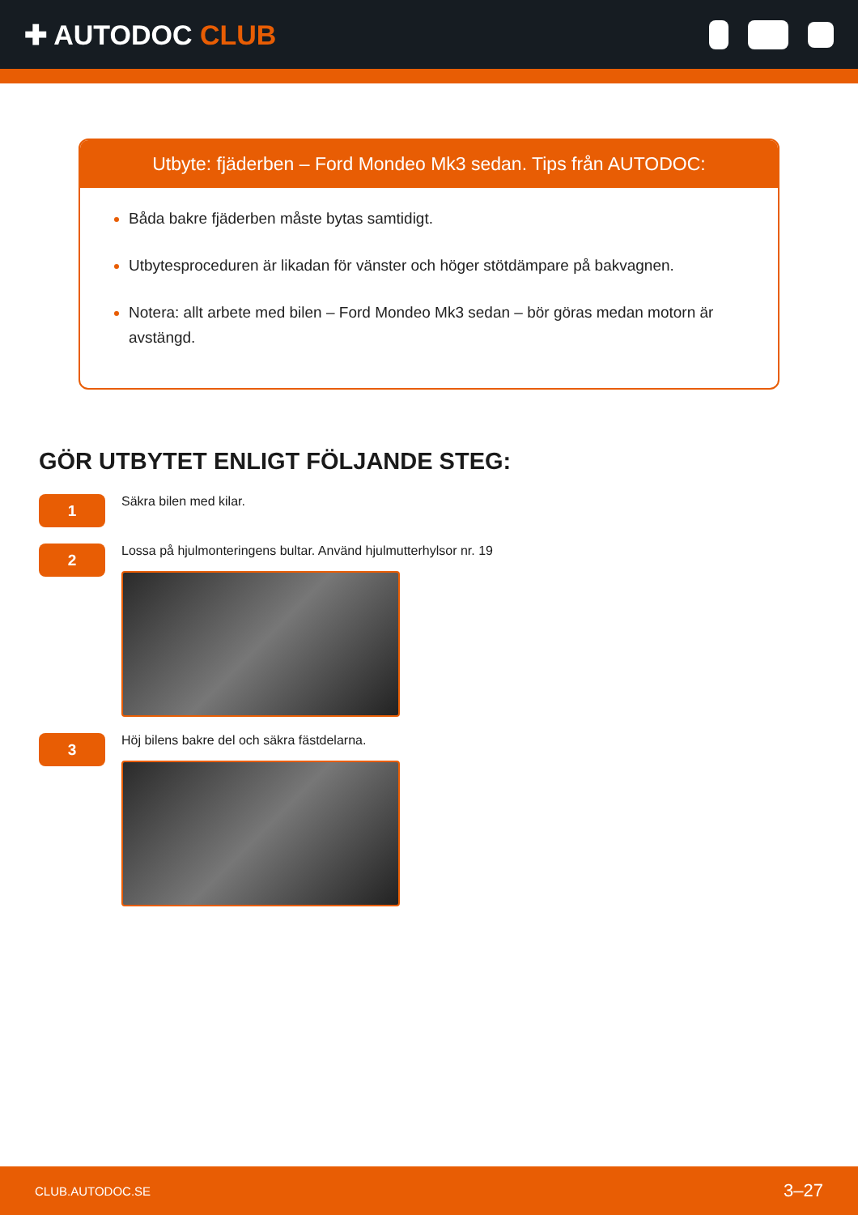✚ AUTODOC CLUB
Utbyte: fjäderben – Ford Mondeo Mk3 sedan. Tips från AUTODOC:
Båda bakre fjäderben måste bytas samtidigt.
Utbytesproceduren är likadan för vänster och höger stötdämpare på bakvagnen.
Notera: allt arbete med bilen – Ford Mondeo Mk3 sedan – bör göras medan motorn är avstängd.
GÖR UTBYTET ENLIGT FÖLJANDE STEG:
1
Säkra bilen med kilar.
2
Lossa på hjulmonteringens bultar. Använd hjulmutterhylsor nr. 19
3
Höj bilens bakre del och säkra fästdelarna.
CLUB.AUTODOC.SE 3–27